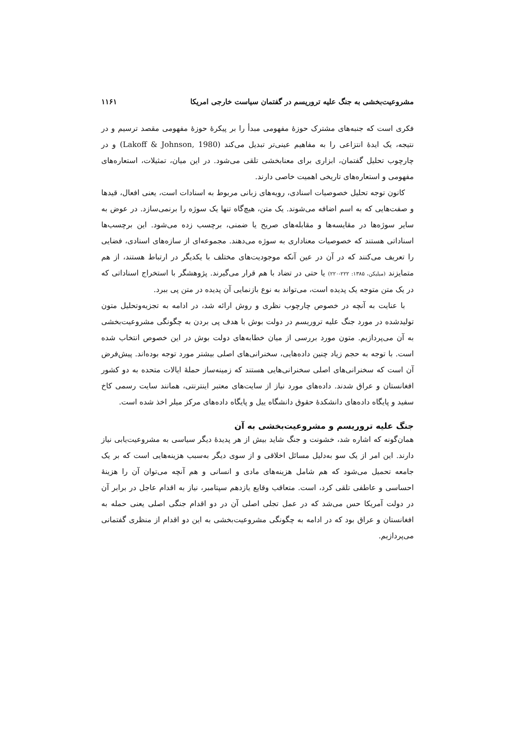مشروعیت‌بخشی به جنگ علیه تروریسم در گفتمان سیاست خارجی امریکا ۱۱۶۱
فکری است که جنبه‌های مشترک حوزهٔ مفهومی مبدأ را بر پیکرهٔ حوزهٔ مفهومی مقصد ترسیم و در نتیجه، یک ایدهٔ انتزاعی را به مفاهیم عینی‌تر تبدیل می‌کند (Lakoff & Johnson, 1980) و در چارچوب تحلیل گفتمان، ابزاری برای معنابخشی تلقی می‌شود. در این میان، تمثیلات، استعاره‌های مفهومی و استعاره‌های تاریخی اهمیت خاصی دارند.
کانون توجه تحلیل خصوصیات اسنادی، رویه‌های زبانی مربوط به اسنادات است، یعنی افعال، قیدها و صفت‌هایی که به اسم اضافه می‌شوند. یک متن، هیچ‌گاه تنها یک سوژه را برنمی‌سازد. در عوض به سایر سوژه‌ها در مقایسه‌ها و مقابله‌های صریح یا ضمنی، برچسب زده می‌شود. این برچسب‌ها اسناداتی هستند که خصوصیات معناداری به سوژه می‌دهند. مجموعه‌ای از سازه‌های اسنادی، فضایی را تعریف می‌کنند که در آن در عین آنکه موجودیت‌های مختلف با یکدیگر در ارتباط هستند، از هم متمایزند (میلیکن، ۱۳۸۵: ۲۲۲-۲۲۰) یا حتی در تضاد با هم قرار می‌گیرند. پژوهشگر با استخراج اسناداتی که در یک متن متوجه یک پدیده است، می‌تواند به نوع بازنمایی آن پدیده در متن پی ببرد.
با عنایت به آنچه در خصوص چارچوب نظری و روش ارائه شد، در ادامه به تجزیه‌وتحلیل متون تولیدشده در مورد جنگ علیه تروریسم در دولت بوش با هدف پی بردن به چگونگی مشروعیت‌بخشی به آن می‌پردازیم. متون مورد بررسی از میان خطابه‌های دولت بوش در این خصوص انتخاب شده است. با توجه به حجم زیاد چنین داده‌هایی، سخنرانی‌های اصلی بیشتر مورد توجه بوده‌اند. پیش‌فرض آن است که سخنرانی‌های اصلی سخنرانی‌هایی هستند که زمینه‌ساز حملهٔ ایالات متحده به دو کشور افغانستان و عراق شدند. داده‌های مورد نیاز از سایت‌های معتبر اینترنتی، همانند سایت رسمی کاخ سفید و پایگاه داده‌های دانشکدهٔ حقوق دانشگاه ییل و پایگاه داده‌های مرکز میلر اخذ شده است.
جنگ علیه تروریسم و مشروعیت‌بخشی به آن
همان‌گونه که اشاره شد، خشونت و جنگ شاید بیش از هر پدیدهٔ دیگر سیاسی به مشروعیت‌یابی نیاز دارند. این امر از یک سو به‌دلیل مسائل اخلاقی و از سوی دیگر به‌سبب هزینه‌هایی است که بر یک جامعه تحمیل می‌شود که هم شامل هزینه‌های مادی و انسانی و هم آنچه می‌توان آن را هزینهٔ احساسی و عاطفی تلقی کرد، است. متعاقب وقایع یازدهم سپتامبر، نیاز به اقدام عاجل در برابر آن در دولت آمریکا حس می‌شد که در عمل تجلی اصلی آن در دو اقدام جنگی اصلی یعنی حمله به افغانستان و عراق بود که در ادامه به چگونگی مشروعیت‌بخشی به این دو اقدام از منظری گفتمانی می‌پردازیم.